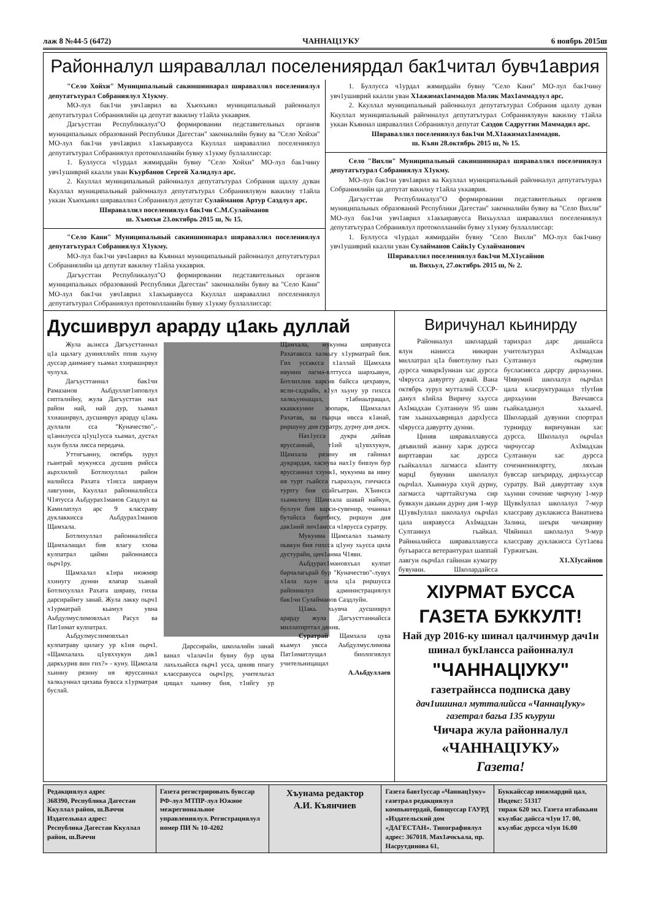лаж 8 №44-5 (6472) ЧАННАЦ1УКУ 6 ноябрь 2015ш
Районналул шяраваллал поселениярдал бак1читал бувч1аврия
"Село Хойхи" Муниципальный сакиншиннарал шяраваллил поселениялул депутатътурал Собраниялул Х1укму.
МО-лул бак1чи увч1аврил ва Хъюхъиял муниципальный районналул депутатътурал Собраниялийн ца депутат вакилну т1айла уккаврия.
Дагъусттан Республикалул"О формировании педставительных органов муниципальных образований Республики Дагестан" законналийн бувну ва "Село Хойхи" МО-лул бак1чи увч1аврил х1акъиравусса Ккуллал шяраваллил поселениялул депутатътурал Собраниялул протоколланийн бувну х1укму буллаллиссар:
1. Буллусса ч1урдал жямирдайн бувну "Село Хойхи" МО-лул бак1чину увч1ушиврий ккалли уван Къурбанов Сергей Халидлул арс.
2. Ккуллал муниципальный районналул депутатътурал Собрания щаллу дуван Ккуллал муниципальный районналул депутатътурал Собраниялувун вакилну т1айла уккан Хъюхъиял шяраваллил Собраниялул депутат Сулайманов Артур Саэдлул арс.
Шяраваллил поселениялул бак1чи С.М.Сулайманов
ш. Хъюхъи 23.октябрь 2015 ш, № 15.
"Село Кани" Муниципальный сакиншиннарал шяраваллил поселениялул депутатътурал Собраниялул Х1укму.
МО-лул бак1чи увч1аврил ва Къяннал муниципальный районналул депутатътурал Собраниялийн ца депутат вакилну т1айла уккаврия.
Дагъусттан Республикалул"О формировании педставительных органов муниципальных образований Республики Дагестан" законналийн бувну ва "Село Кани" МО-лул бак1чи увч1аврил х1акъиравусса Ккуллал шяраваллил поселениялул депутатътурал Собраниялул протоколланийн бувну х1укму буллаллиссар:
1. Буллусса ч1урдал жямирдайн бувну "Село Кани" МО-лул бак1чину увч1ушиврий ккалли уван Х1ажимах1аммадов Малик Мах1аммадлул арс.
2. Ккуллал муниципальный районналул депутатътурал Собрания щаллу дуван Ккуллал муниципальный районналул депутатътурал Собраниялувун вакилну т1айла уккан Къяннал шяраваллил Собраниялул депутат Саэдов Садруттин Маммадил арс.
Шяраваллил поселениялул бак1чи М.Х1ажимах1аммадов.
ш. Къян 28.октябрь 2015 ш, № 15.
Село "Вихли" Муниципальный сакиншиннарал шяраваллил поселениялул депутатътурал Собраниялул Х1укму.
МО-лул бак1чи увч1аврил ва Ккуллал муниципальный районналул депутатътурал Собраниялийн ца депутат вакилну т1айла уккаврия.
Дагъусттан Республикалул"О формировании педставительных органов муниципальных образований Республики Дагестан" законналийн бувну ва "Село Вихли" МО-лул бак1чи увч1аврил х1акъиравусса Вихьуллал шяраваллил поселениялул депутатътурал Собраниялул протоколланийн бувну х1укму буллаллиссар:
1. Буллусса ч1урдал жямирдайн бувну "Село Вихли" МО-лул бак1чину увч1ушиврий ккалли уван Сулайманов Сайк1у Сулайманович
Шяраваллил поселениялул бак1чи М.Х1усайнов
ш. Вихьул, 27.октябрь 2015 ш, № 2.
Дусшиврул арарду ц1акь дуллай
Жула аьзисса Дагъусттаннал ц1а щалагу дунияллийх ппив хьуну дуссар даимангу хьамал ххираширвул чулуха.
Дагъусттаннал бак1чи Рамазанов Аьбдуллат1иповлул сипталийну, жула Дагъусттан нал район най, най дур, хьамал ххиаширвул, дусшиврул арарду ц1акь дуллали сса "Куначество",-ц1анилусса ц1уц1усса хьамал, дустал хьун булла лисса передача.
Уттигъанну, октябрь зурул гьантрай мукунсса дусшив рийсса аьрххилий Ботлихуллал район налийсса Рахата т1исса шяравун лавгунни, Ккуллал районналийсса Ч1ятусса Аьбдурах1манов Саэдлул ва Камилатлул арс 9 классраву дуклаккисса Аьбдурах1манов Щамхала.
Ботлихуллал районналийсса Щамхалащал бия ялагу ххова кулпатрал цайми районнаясса оьрч1ру.
Щамхалал к1ира нюжмяр ххинугу дунни ялапар хьанай Ботлихуллал Рахата шяраву, гихва дарсирайнгу занай. Жула лакку оьрч1 х1урматрай кьамул увна Аьбдулмуслимовхъал Расул ва Пат1имат кулпатрал.
Аьбдулмуслимовхъал кулпатраву цилагу ур к1ия оьрч1. «Щамхалахь ц1увххукун дак1 даркъурив вин гих?» - куну. Щамхала хьинну рязину ия яруссаннал халкьуннал цихава бувсса х1урматрая буслай.
Дарссирайн, школалийн занай ванал ч1алач1и бувну бур цува лахьхьайсса оьрч1 усса, циняв ппагу классравусса оьрч1ру, учительтал цищал хьинну бия, т1ийгу ур Щамхала, мукунма шяравусса Рахатавсса халкьгу х1урматрай бия. Гих уссаксса х1аллай Щамхала ивунни лагма-ялттусса шархьавун, Ботлихлив варсив байсса цехравун, ясли-садрайн, к1ул хьуну ур гихсса халкьуннащал, т1абиаьтращал, ккавккунни зоопарк, Щамхалал Рахатав, ва гьарца ивсса к1анай, риршуну дия суратру, дурну дия диск.
Нах1усса дукра дайвав яруссаннай, т1ий ц1увххукун, Щамхала рязину ия гайннал дукрардая, хаснува нах1у бивзун бур яруссаннал ххунк1, мукунма ва ивну ия турт гьайсса гьарахьун, гиччасса туртгу бия ссайгьатран. ХЪинсса хьамаличу Щамхала шавай найкун, буллун бия варси-сувенир, ччаннал бутайсса бартбису, риршун дия дак1ний лич1ансса ч1ярусса суратру.
Мукунма Щамхалал хьамалу оьвкун бия гихсса ц1уну хьусса цила дустурайн, цич1анма Ч1яви.
Аьбдурах1мановхъал кулпат барчалагьрай бур "Куначество"-лувух х1ала хьун цила ц1а риршусса районналул администрациялул бак1чи Сулайманов Саэдлуйн.
Ц1акь хьувча дусшиврул арарду жула Дагъусттаннайсса миллатирттал дянив.
Суратрай Щамхала цува кьамул увсса Аьбдулмуслимова Пат1иматлущал биологиялул учительницащал
А.Аьбдуллаев
Виричунал кьинирду
Районналул школардай ялун нанисса никиран миллатрал ц1а биютлулну гьаз дурсса чиваркIуннан хас дурсса чIярусса давуртту дувай. Вана октябрь зурул мутталий СССР-данул кIийла Виричу хьусса АхIмадхан Султаннун 95 шин там хьанахьаврицал дархIусса чIярусса давуртту дунни.
Циняв шяраваллавусса дяъвилий жанну харж дурсса вирттавран хас дурсса гьайкаллал лагмасса кIантту марцI бувунни школалул оьрчIал. Хьиннура ххуй дурну, лагмасса чарттайхгума сир бувккун дакьин дурну дия 1-мур Ц1увкIуллал школалул оьрчIал цала шяравусса АхIмадхан Султаннул гьайкал. Райнналийсса шяраваллавусса бугьарасса ветерантурал шаппай лавгун оьрчIал гайннан кумагру бувунни. Школардайсса тарихрал дарс дишайсса учительтурал АхIмадхан Султаннул оьрмулия бусласиясса дарсру дирхьунни. ЧIявумий школалул оьрчIал цала класруктуращал тIутIив дирхьунни Ваччавсса гьайкалданул хьхьичI. Школардай дувунни спортрал турнирду виричувнан хас дурсса. Школалул оьрчIал чирчуссар АхIмадхан Султаннун хас дурсса сочениениялртту, ляхъан бувссар шеърирду, дирхьуссар суратру. Вай давурттаву ххув хьунни сочение чирчуну 1-мур ЩувкIуллал школалул 7-мур классраву дуклакисса Ванатиева Залина, шеъри чичавриву ЧIяйннал школалул 9-мур классраву дуклакисса Сут1аева Гуржигьан.
Х1.ХIусайнов
ХIУРМАТ БУССА ГАЗЕТА БУККУЛТ!
Най дур 2016-ку шинал цалчинмур дач1и шинал букIлансса районналул
"ЧАННАЦIУКУ"
газетрайнсса подписка даву
дач1ишинал мутталийсса «ЧаннацIуку» газетрал багьа 135 къуруш
Чичара жула районналул
«ЧАННАЦIУКУ»
Газета!
Редакциялул адрес
368390, Республика Дагестан Ккуллал район, ш.Ваччи
Издательнал адрес:
Республика Дагестан Ккуллал район, ш.Ваччи
Газета регистрировать бувссар РФ-лул МТПР-лул Южное межрегиональное управлениялул. Регистрациялул номер ПИ № 10-4202
Хъунама редактор
А.И. Къянчиев
Газета бавт1уссар «Чаннац1уку» газетрал редакциялул компьютердай, бивщуссар ГАУРД «Издательский дом «ДАГЕСТАН». Типографиялул адрес: 367018. Мах1ачкъала, пр. Насрутдинова 61,
Буккайссар нюжмардий цал,
Индекс: 51317
тираж 620 экз. Газета итабакьин къулбас дайсса ч1ун 17. 00,
къулбас дурсса ч1ун 16.00